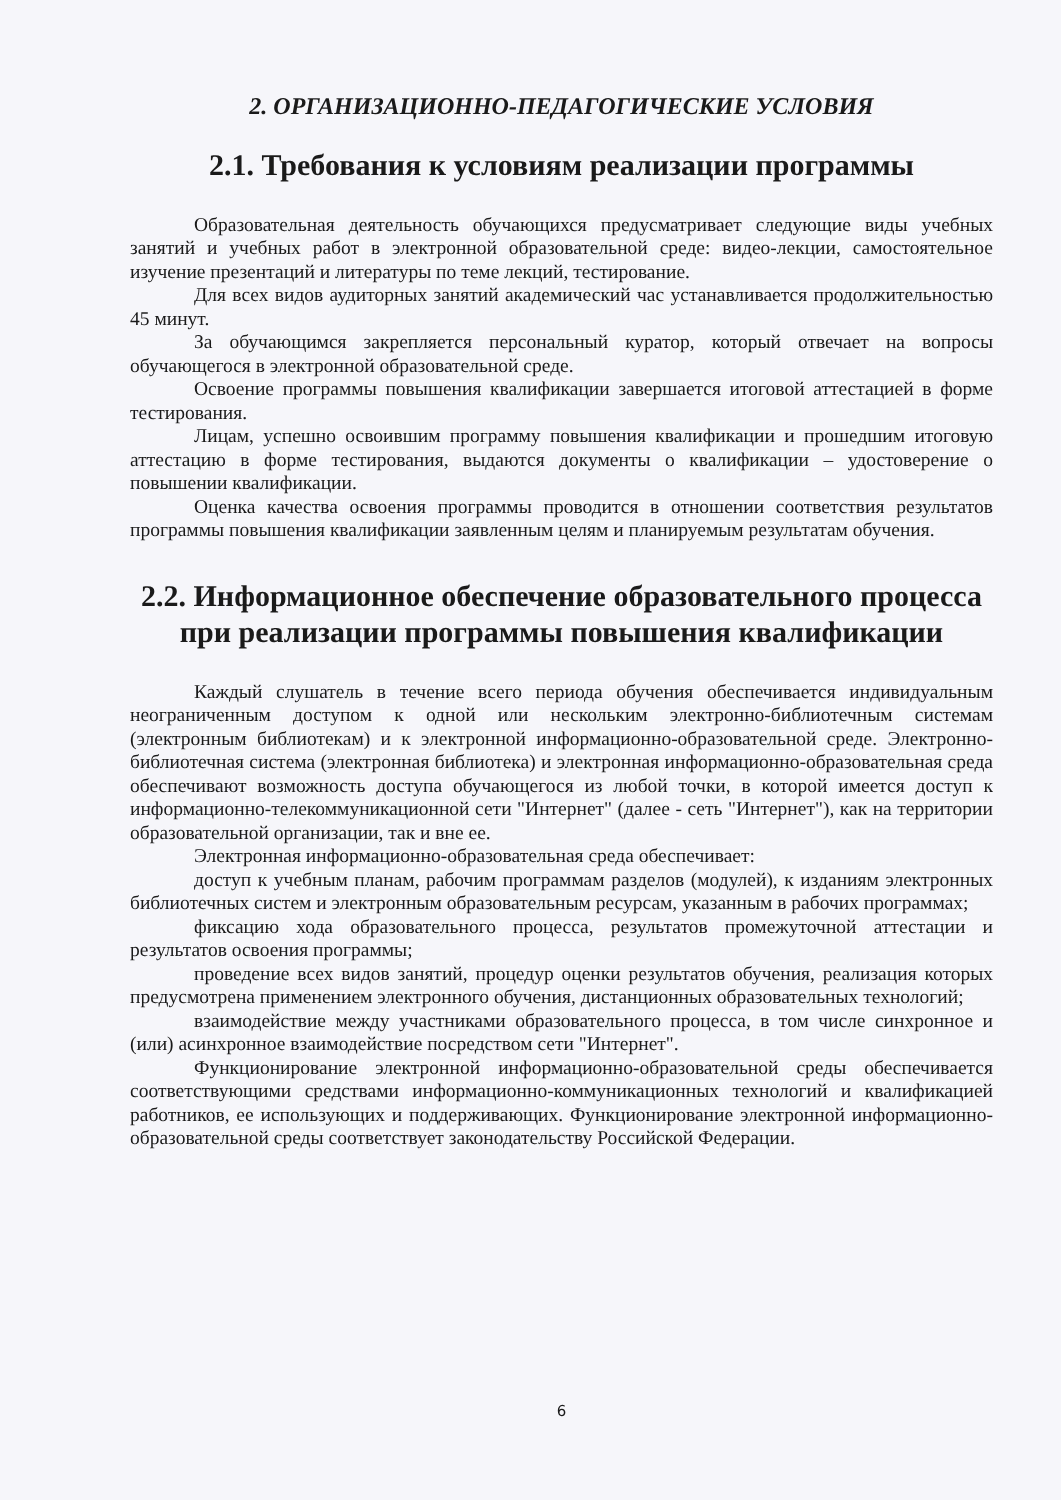2. ОРГАНИЗАЦИОННО-ПЕДАГОГИЧЕСКИЕ УСЛОВИЯ
2.1. Требования к условиям реализации программы
Образовательная деятельность обучающихся предусматривает следующие виды учебных занятий и учебных работ в электронной образовательной среде: видео-лекции, самостоятельное изучение презентаций и литературы по теме лекций, тестирование.
Для всех видов аудиторных занятий академический час устанавливается продолжительностью 45 минут.
За обучающимся закрепляется персональный куратор, который отвечает на вопросы обучающегося в электронной образовательной среде.
Освоение программы повышения квалификации завершается итоговой аттестацией в форме тестирования.
Лицам, успешно освоившим программу повышения квалификации и прошедшим итоговую аттестацию в форме тестирования, выдаются документы о квалификации – удостоверение о повышении квалификации.
Оценка качества освоения программы проводится в отношении соответствия результатов программы повышения квалификации заявленным целям и планируемым результатам обучения.
2.2. Информационное обеспечение образовательного процесса при реализации программы повышения квалификации
Каждый слушатель в течение всего периода обучения обеспечивается индивидуальным неограниченным доступом к одной или нескольким электронно-библиотечным системам (электронным библиотекам) и к электронной информационно-образовательной среде. Электронно-библиотечная система (электронная библиотека) и электронная информационно-образовательная среда обеспечивают возможность доступа обучающегося из любой точки, в которой имеется доступ к информационно-телекоммуникационной сети "Интернет" (далее - сеть "Интернет"), как на территории образовательной организации, так и вне ее.
Электронная информационно-образовательная среда обеспечивает:
доступ к учебным планам, рабочим программам разделов (модулей), к изданиям электронных библиотечных систем и электронным образовательным ресурсам, указанным в рабочих программах;
фиксацию хода образовательного процесса, результатов промежуточной аттестации и результатов освоения программы;
проведение всех видов занятий, процедур оценки результатов обучения, реализация которых предусмотрена применением электронного обучения, дистанционных образовательных технологий;
взаимодействие между участниками образовательного процесса, в том числе синхронное и (или) асинхронное взаимодействие посредством сети "Интернет".
Функционирование электронной информационно-образовательной среды обеспечивается соответствующими средствами информационно-коммуникационных технологий и квалификацией работников, ее использующих и поддерживающих. Функционирование электронной информационно-образовательной среды соответствует законодательству Российской Федерации.
6